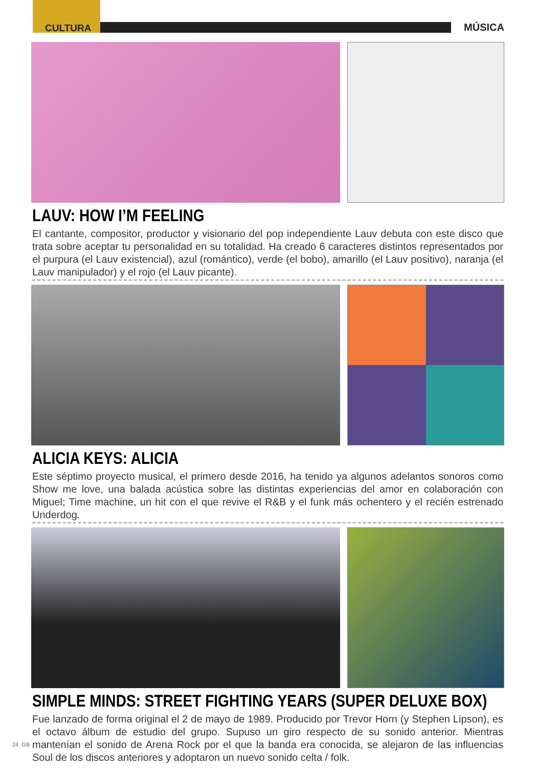CULTURA MÚSICA
LAUV: HOW I’M FEELING
El cantante, compositor, productor y visionario del pop independiente Lauv debuta con este disco que trata sobre aceptar tu personalidad en su totalidad. Ha creado 6 caracteres distintos representados por el purpura (el Lauv existencial), azul (romántico), verde (el bobo), amarillo (el Lauv positivo), naranja (el Lauv manipulador) y el rojo (el Lauv picante).
ALICIA KEYS: ALICIA
Este séptimo proyecto musical, el primero desde 2016, ha tenido ya algunos adelantos sonoros como Show me love, una balada acústica sobre las distintas experiencias del amor en colaboración con Miguel; Time machine, un hit con el que revive el R&B y el funk más ochentero y el recién estrenado Underdog.
SIMPLE MINDS: STREET FIGHTING YEARS (SUPER DELUXE BOX)
Fue lanzado de forma original el 2 de mayo de 1989. Producido por Trevor Horn (y Stephen Lipson), es el octavo álbum de estudio del grupo. Supuso un giro respecto de su sonido anterior. Mientras mantenían el sonido de Arena Rock por el que la banda era conocida, se alejaron de las influencias Soul de los discos anteriores y adoptaron un nuevo sonido celta / folk.
24 GB